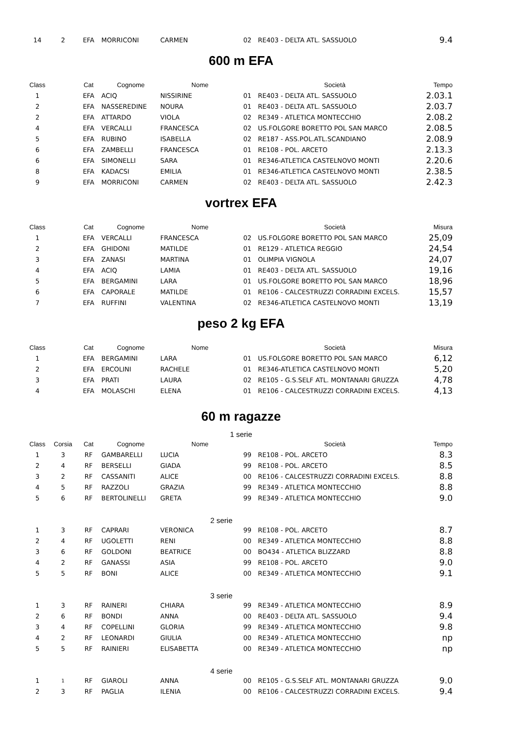| 14 | 2 | EFA | MORRICONI | CARMEN | 02 | RE403 - DELTA ATL. SASSUOLO | 9.4 |
600 m EFA
| Class | | Cat | Cognome | Nome | | Società | Tempo |
| --- | --- | --- | --- | --- | --- | --- | --- |
| 1 | | EFA | ACIQ | NISSIRINE | 01 | RE403 - DELTA ATL. SASSUOLO | 2.03.1 |
| 2 | | EFA | NASSEREDINE | NOURA | 01 | RE403 - DELTA ATL. SASSUOLO | 2.03.7 |
| 2 | | EFA | ATTARDO | VIOLA | 02 | RE349 - ATLETICA MONTECCHIO | 2.08.2 |
| 4 | | EFA | VERCALLI | FRANCESCA | 02 | US.FOLGORE BORETTO POL SAN MARCO | 2.08.5 |
| 5 | | EFA | RUBINO | ISABELLA | 02 | RE187 - ASS.POL.ATL.SCANDIANO | 2.08.9 |
| 6 | | EFA | ZAMBELLI | FRANCESCA | 01 | RE108 - POL. ARCETO | 2.13.3 |
| 6 | | EFA | SIMONELLI | SARA | 01 | RE346-ATLETICA CASTELNOVO MONTI | 2.20.6 |
| 8 | | EFA | KADACSI | EMILIA | 01 | RE346-ATLETICA CASTELNOVO MONTI | 2.38.5 |
| 9 | | EFA | MORRICONI | CARMEN | 02 | RE403 - DELTA ATL. SASSUOLO | 2.42.3 |
vortrex EFA
| Class | | Cat | Cognome | Nome | | Società | Misura |
| --- | --- | --- | --- | --- | --- | --- | --- |
| 1 | | EFA | VERCALLI | FRANCESCA | 02 | US.FOLGORE BORETTO POL SAN MARCO | 25,09 |
| 2 | | EFA | GHIDONI | MATILDE | 01 | RE129 - ATLETICA REGGIO | 24,54 |
| 3 | | EFA | ZANASI | MARTINA | 01 | OLIMPIA VIGNOLA | 24,07 |
| 4 | | EFA | ACIQ | LAMIA | 01 | RE403 - DELTA ATL. SASSUOLO | 19,16 |
| 5 | | EFA | BERGAMINI | LARA | 01 | US.FOLGORE BORETTO POL SAN MARCO | 18,96 |
| 6 | | EFA | CAPORALE | MATILDE | 01 | RE106 - CALCESTRUZZI CORRADINI EXCELS. | 15,57 |
| 7 | | EFA | RUFFINI | VALENTINA | 02 | RE346-ATLETICA CASTELNOVO MONTI | 13,19 |
peso 2 kg EFA
| Class | | Cat | Cognome | Nome | | Società | Misura |
| --- | --- | --- | --- | --- | --- | --- | --- |
| 1 | | EFA | BERGAMINI | LARA | 01 | US.FOLGORE BORETTO POL SAN MARCO | 6,12 |
| 2 | | EFA | ERCOLINI | RACHELE | 01 | RE346-ATLETICA CASTELNOVO MONTI | 5,20 |
| 3 | | EFA | PRATI | LAURA | 02 | RE105 - G.S.SELF ATL. MONTANARI GRUZZA | 4,78 |
| 4 | | EFA | MOLASCHI | ELENA | 01 | RE106 - CALCESTRUZZI CORRADINI EXCELS. | 4,13 |
60 m ragazze
1 serie
| Class | Corsia | Cat | Cognome | Nome | | Società | Tempo |
| --- | --- | --- | --- | --- | --- | --- | --- |
| 1 | 3 | RF | GAMBARELLI | LUCIA | 99 | RE108 - POL. ARCETO | 8.3 |
| 2 | 4 | RF | BERSELLI | GIADA | 99 | RE108 - POL. ARCETO | 8.5 |
| 3 | 2 | RF | CASSANITI | ALICE | 00 | RE106 - CALCESTRUZZI CORRADINI EXCELS. | 8.8 |
| 4 | 5 | RF | RAZZOLI | GRAZIA | 99 | RE349 - ATLETICA MONTECCHIO | 8.8 |
| 5 | 6 | RF | BERTOLINELLI | GRETA | 99 | RE349 - ATLETICA MONTECCHIO | 9.0 |
2 serie
| 1 | 3 | RF | CAPRARI | VERONICA | 99 | RE108 - POL. ARCETO | 8.7 |
| 2 | 4 | RF | UGOLETTI | RENI | 00 | RE349 - ATLETICA MONTECCHIO | 8.8 |
| 3 | 6 | RF | GOLDONI | BEATRICE | 00 | BO434 - ATLETICA BLIZZARD | 8.8 |
| 4 | 2 | RF | GANASSI | ASIA | 99 | RE108 - POL. ARCETO | 9.0 |
| 5 | 5 | RF | BONI | ALICE | 00 | RE349 - ATLETICA MONTECCHIO | 9.1 |
3 serie
| 1 | 3 | RF | RAINERI | CHIARA | 99 | RE349 - ATLETICA MONTECCHIO | 8.9 |
| 2 | 6 | RF | BONDI | ANNA | 00 | RE403 - DELTA ATL. SASSUOLO | 9.4 |
| 3 | 4 | RF | COPELLINI | GLORIA | 99 | RE349 - ATLETICA MONTECCHIO | 9.8 |
| 4 | 2 | RF | LEONARDI | GIULIA | 00 | RE349 - ATLETICA MONTECCHIO | np |
| 5 | 5 | RF | RAINIERI | ELISABETTA | 00 | RE349 - ATLETICA MONTECCHIO | np |
4 serie
| 1 | 1 | RF | GIAROLI | ANNA | 00 | RE105 - G.S.SELF ATL. MONTANARI GRUZZA | 9.0 |
| 2 | 3 | RF | PAGLIA | ILENIA | 00 | RE106 - CALCESTRUZZI CORRADINI EXCELS. | 9.4 |